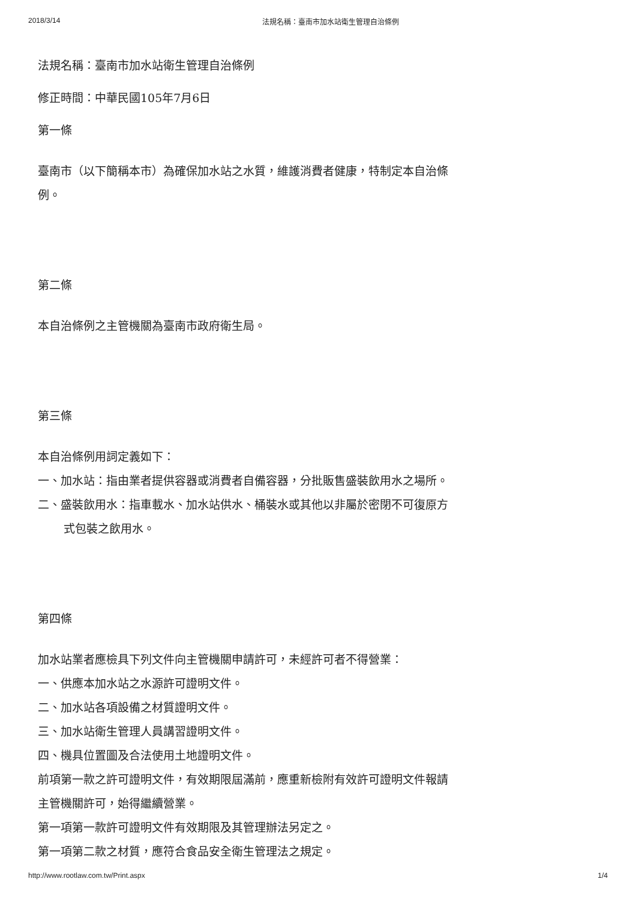2018/3/14 法規名稱：臺南市加水站衛生管理自治條例
法規名稱：臺南市加水站衛生管理自治條例
修正時間：中華民國105年7月6日
第一條
臺南市（以下簡稱本市）為確保加水站之水質，維護消費者健康，特制定本自治條例。
第二條
本自治條例之主管機關為臺南市政府衛生局。
第三條
本自治條例用詞定義如下：
一、加水站：指由業者提供容器或消費者自備容器，分批販售盛裝飲用水之場所。
二、盛裝飲用水：指車載水、加水站供水、桶裝水或其他以非屬於密閉不可復原方式包裝之飲用水。
第四條
加水站業者應檢具下列文件向主管機關申請許可，未經許可者不得營業：
一、供應本加水站之水源許可證明文件。
二、加水站各項設備之材質證明文件。
三、加水站衛生管理人員講習證明文件。
四、機具位置圖及合法使用土地證明文件。
前項第一款之許可證明文件，有效期限屆滿前，應重新檢附有效許可證明文件報請主管機關許可，始得繼續營業。
第一項第一款許可證明文件有效期限及其管理辦法另定之。
第一項第二款之材質，應符合食品安全衛生管理法之規定。
http://www.rootlaw.com.tw/Print.aspx 1/4